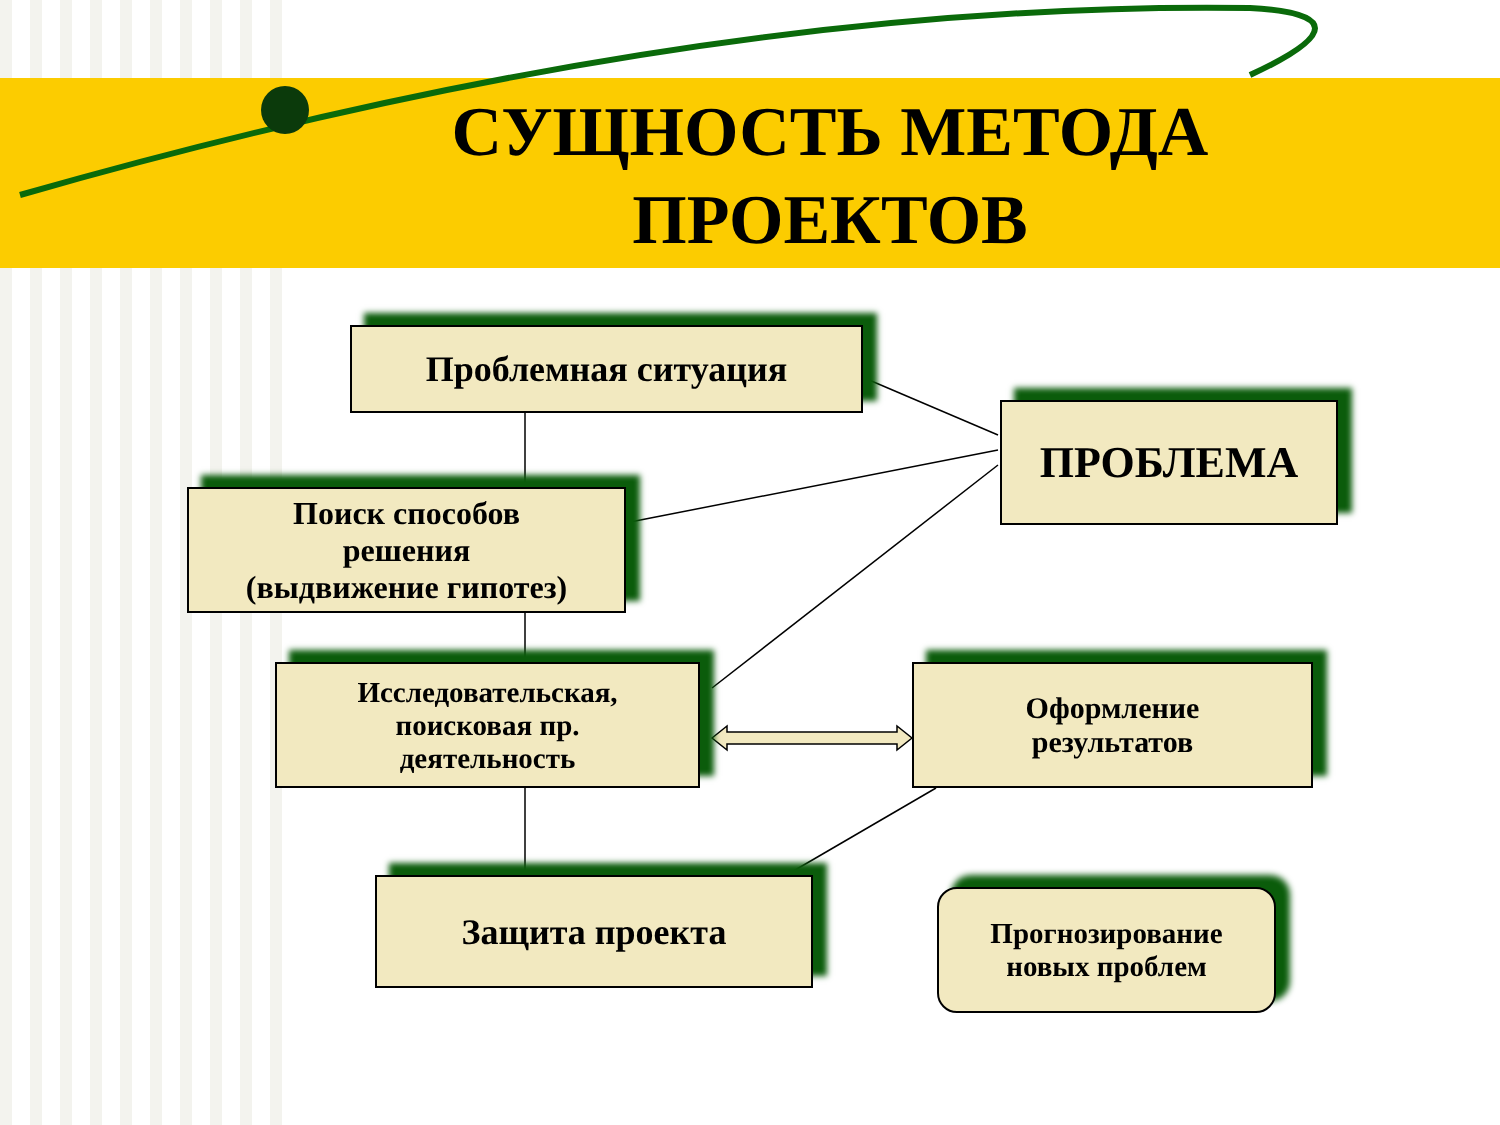СУЩНОСТЬ МЕТОДА ПРОЕКТОВ
Проблемная ситуация
ПРОБЛЕМА
Поиск способов
решения
(выдвижение гипотез)
Исследовательская,
поисковая пр.
деятельность
Оформление
результатов
Защита проекта
Прогнозирование
новых проблем